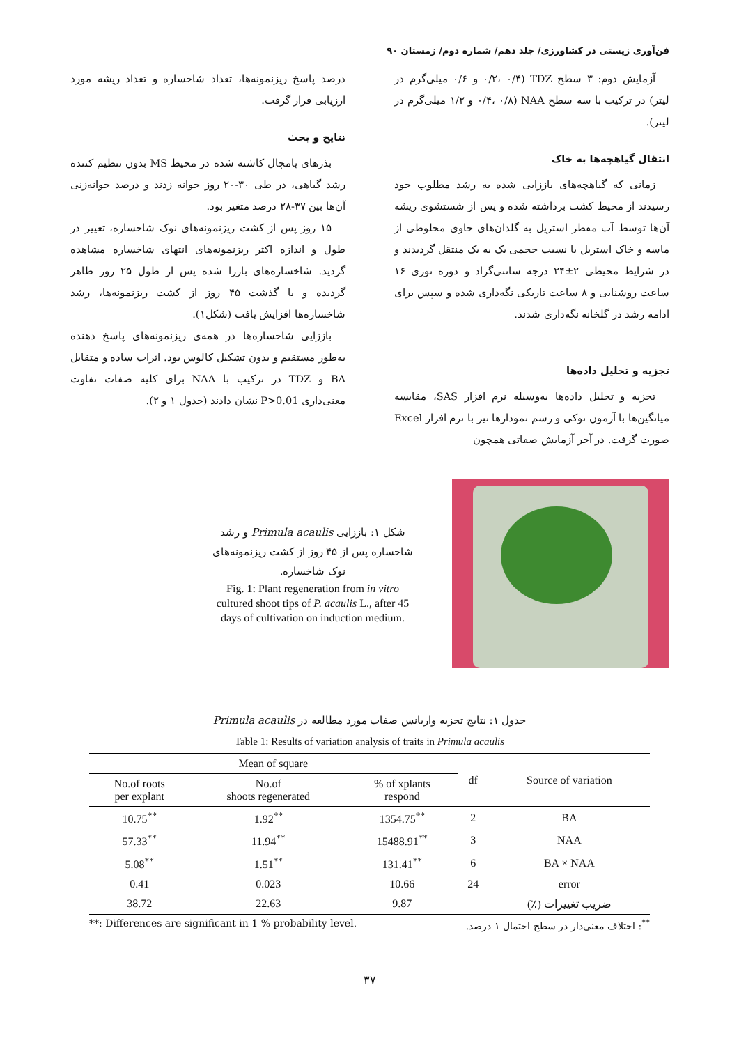فن‌آوری زیستی در کشاورزی/ جلد دهم/ شماره دوم/ زمستان ۹۰
آزمایش دوم: ۳ سطح TDZ (۰/۲، ۰/۴ و ۰/۶ میلی‌گرم در لیتر) در ترکیب با سه سطح NAA (۰/۴، ۰/۸ و ۱/۲ میلی‌گرم در لیتر).
انتقال گیاهچه‌ها به خاک
زمانی که گیاهچه‌های باززایی شده به رشد مطلوب خود رسیدند از محیط کشت برداشته شده و پس از شستشوی ریشه آن‌ها توسط آب مقطر استریل به گلدان‌های حاوی مخلوطی از ماسه و خاک استریل با نسبت حجمی یک به یک منتقل گردیدند و در شرایط محیطی ۲±۲۴ درجه سانتی‌گراد و دوره نوری ۱۶ ساعت روشنایی و ۸ ساعت تاریکی نگه‌داری شده و سپس برای ادامه رشد در گلخانه نگه‌داری شدند.
تجزیه و تحلیل داده‌ها
تجزیه و تحلیل داده‌ها به‌وسیله نرم افزار SAS، مقایسه میانگین‌ها با آزمون توکی و رسم نمودارها نیز با نرم افزار Excel صورت گرفت. در آخر آزمایش صفاتی همچون
درصد پاسخ ریزنمونه‌ها، تعداد شاخساره و تعداد ریشه مورد ارزیابی قرار گرفت.
نتایج و بحث
بذرهای پامچال کاشته شده در محیط MS بدون تنظیم کننده رشد گیاهی، در طی ۳۰-۲۰ روز جوانه زدند و درصد جوانه‌زنی آن‌ها بین ۳۷-۲۸ درصد متغیر بود.
۱۵ روز پس از کشت ریزنمونه‌های نوک شاخساره، تغییر در طول و اندازه اکثر ریزنمونه‌های انتهای شاخساره مشاهده گردید. شاخساره‌های باززا شده پس از طول ۲۵ روز ظاهر گردیده و با گذشت ۴۵ روز از کشت ریزنمونه‌ها، رشد شاخساره‌ها افزایش یافت (شکل۱).
باززایی شاخساره‌ها در همه‌ی ریزنمونه‌های پاسخ دهنده به‌طور مستقیم و بدون تشکیل کالوس بود. اثرات ساده و متقابل BA و TDZ در ترکیب با NAA برای کلیه صفات تفاوت معنی‌داری P>0.01 نشان دادند (جدول ۱ و ۲).
شکل ۱: باززایی Primula acaulis و رشد شاخساره پس از ۴۵ روز از کشت ریزنمونه‌های نوک شاخساره.
Fig. 1: Plant regeneration from in vitro cultured shoot tips of P. acaulis L., after 45 days of cultivation on induction medium.
جدول ۱: نتایج تجزیه واریانس صفات مورد مطالعه در Primula acaulis
Table 1: Results of variation analysis of traits in Primula acaulis
| Mean of square | | | df | Source of variation |
| --- | --- | --- | --- | --- |
| No.of roots per explant | No.of shoots regenerated | % of xplants respond | | |
| 10.75<sup>**</sup> | 1.92<sup>**</sup> | 1354.75<sup>**</sup> | 2 | BA |
| 57.33<sup>**</sup> | 11.94<sup>**</sup> | 15488.91<sup>**</sup> | 3 | NAA |
| 5.08<sup>**</sup> | 1.51<sup>**</sup> | 131.41<sup>**</sup> | 6 | BA × NAA |
| 0.41 | 0.023 | 10.66 | 24 | error |
| 38.72 | 22.63 | 9.87 | | ضریب تغییرات (٪) |
**: Differences are significant in 1 % probability level. <sup>**</sup>: اختلاف معنی‌دار در سطح احتمال ۱ درصد.
۳۷